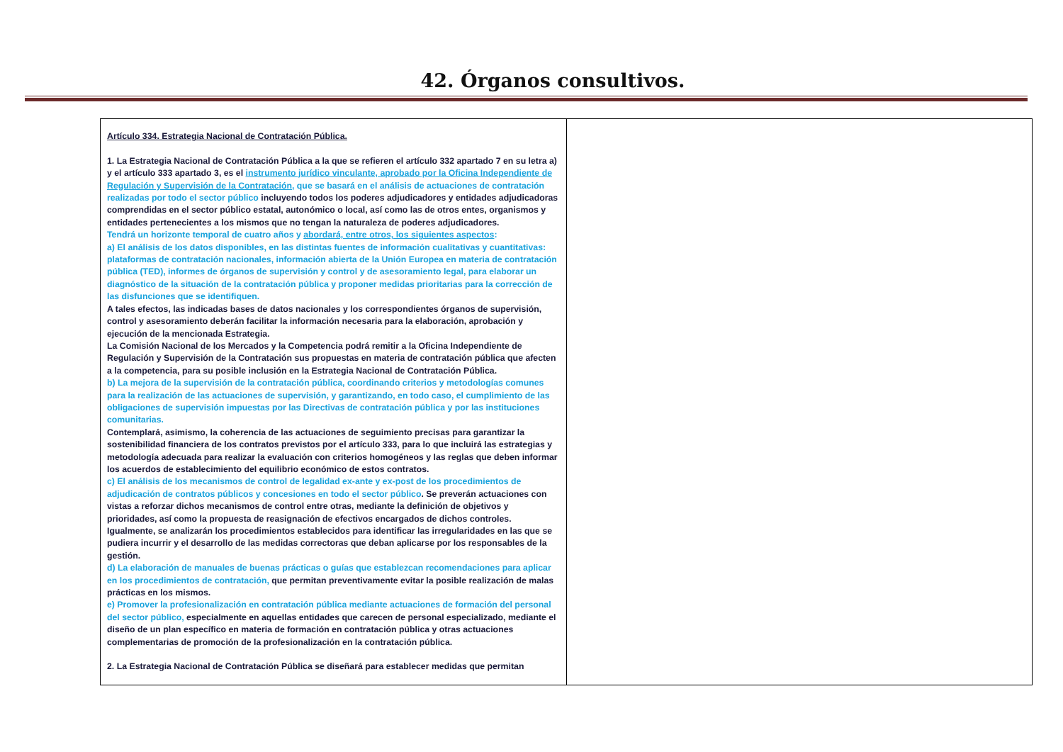42. Órganos consultivos.
| Artículo 334. Estrategia Nacional de Contratación Pública. 1. La Estrategia Nacional de Contratación Pública a la que se refieren el artículo 332 apartado 7 en su letra a) y el artículo 333 apartado 3, es el instrumento jurídico vinculante, aprobado por la Oficina Independiente de Regulación y Supervisión de la Contratación, que se basará en el análisis de actuaciones de contratación realizadas por todo el sector público incluyendo todos los poderes adjudicadores y entidades adjudicadoras comprendidas en el sector público estatal, autonómico o local, así como las de otros entes, organismos y entidades pertenecientes a los mismos que no tengan la naturaleza de poderes adjudicadores. Tendrá un horizonte temporal de cuatro años y abordará, entre otros, los siguientes aspectos : a) El análisis de los datos disponibles, en las distintas fuentes de información cualitativas y cuantitativas: plataformas de contratación nacionales, información abierta de la Unión Europea en materia de contratación pública (TED), informes de órganos de supervisión y control y de asesoramiento legal, para elaborar un diagnóstico de la situación de la contratación pública y proponer medidas prioritarias para la corrección de las disfunciones que se identifiquen. A tales efectos, las indicadas bases de datos nacionales y los correspondientes órganos de supervisión, control y asesoramiento deberán facilitar la información necesaria para la elaboración, aprobación y ejecución de la mencionada Estrategia. La Comisión Nacional de los Mercados y la Competencia podrá remitir a la Oficina Independiente de Regulación y Supervisión de la Contratación sus propuestas en materia de contratación pública que afecten a la competencia, para su posible inclusión en la Estrategia Nacional de Contratación Pública. b) La mejora de la supervisión de la contratación pública, coordinando criterios y metodologías comunes para la realización de las actuaciones de supervisión, y garantizando, en todo caso, el cumplimiento de las obligaciones de supervisión impuestas por las Directivas de contratación pública y por las instituciones comunitarias. Contemplará, asimismo, la coherencia de las actuaciones de seguimiento precisas para garantizar la sostenibilidad financiera de los contratos previstos por el artículo 333, para lo que incluirá las estrategias y metodología adecuada para realizar la evaluación con criterios homogéneos y las reglas que deben informar los acuerdos de establecimiento del equilibrio económico de estos contratos. c) El análisis de los mecanismos de control de legalidad ex-ante y ex-post de los procedimientos de adjudicación de contratos públicos y concesiones en todo el sector público . Se preverán actuaciones con vistas a reforzar dichos mecanismos de control entre otras, mediante la definición de objetivos y prioridades, así como la propuesta de reasignación de efectivos encargados de dichos controles. Igualmente, se analizarán los procedimientos establecidos para identificar las irregularidades en las que se pudiera incurrir y el desarrollo de las medidas correctoras que deban aplicarse por los responsables de la gestión. d) La elaboración de manuales de buenas prácticas o guías que establezcan recomendaciones para aplicar en los procedimientos de contratación, que permitan preventivamente evitar la posible realización de malas prácticas en los mismos. e) Promover la profesionalización en contratación pública mediante actuaciones de formación del personal del sector público, especialmente en aquellas entidades que carecen de personal especializado, mediante el diseño de un plan específico en materia de formación en contratación pública y otras actuaciones complementarias de promoción de la profesionalización en la contratación pública. 2. La Estrategia Nacional de Contratación Pública se diseñará para establecer medidas que permitan | |